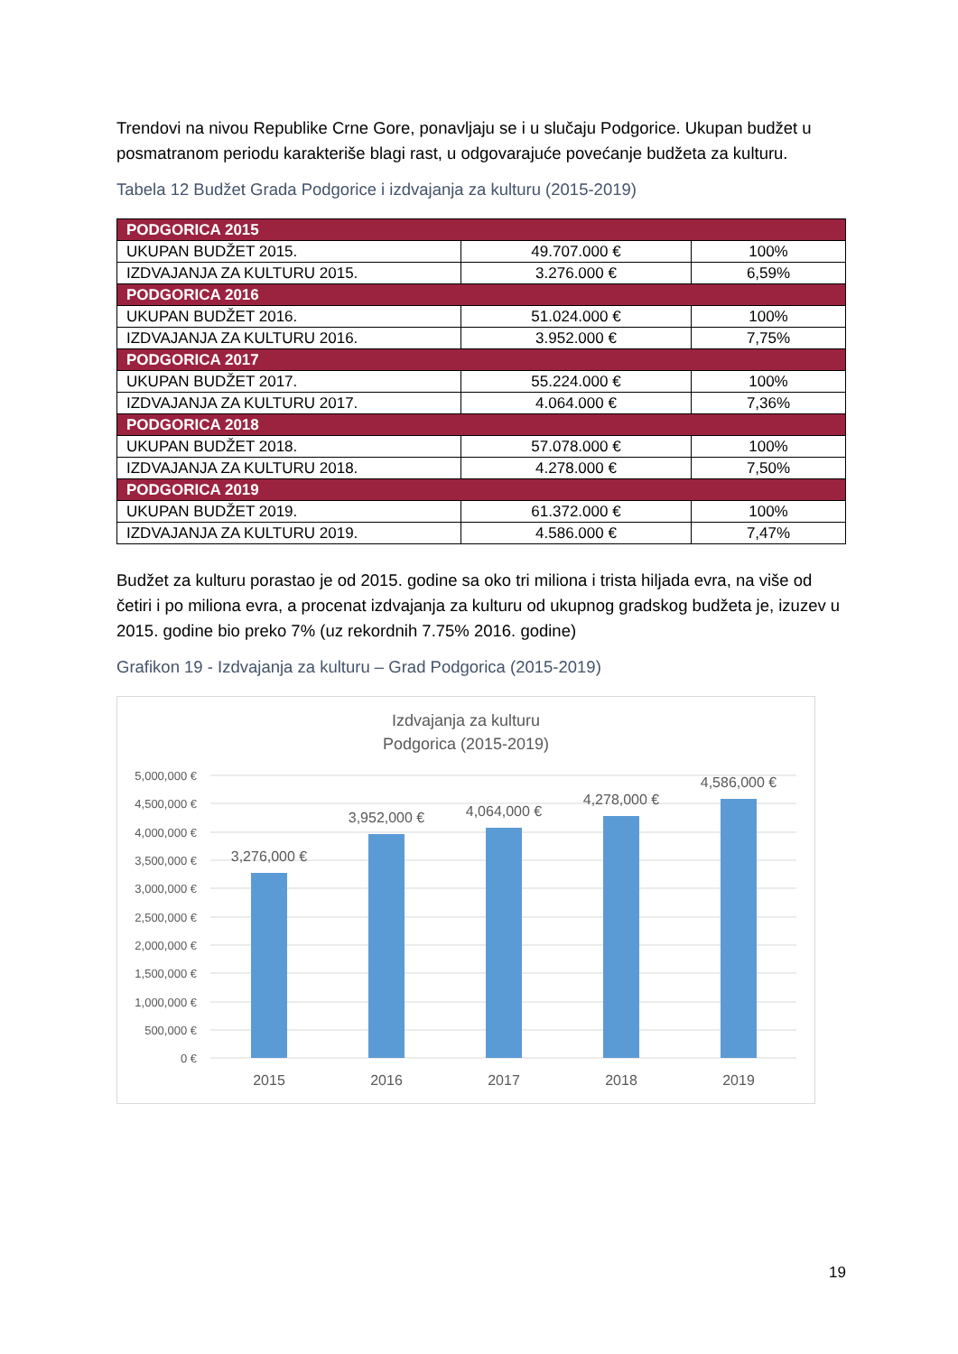Trendovi na nivou Republike Crne Gore, ponavljaju se i u slučaju Podgorice. Ukupan budžet u posmatranom periodu karakteriše blagi rast, u odgovarajuće povećanje budžeta za kulturu.
Tabela 12 Budžet Grada Podgorice i izdvajanja za kulturu (2015-2019)
| PODGORICA 2015 | | |
| UKUPAN BUDŽET 2015. | 49.707.000 € | 100% |
| IZDVAJANJA ZA KULTURU 2015. | 3.276.000 € | 6,59% |
| PODGORICA 2016 | | |
| UKUPAN BUDŽET 2016. | 51.024.000 € | 100% |
| IZDVAJANJA ZA KULTURU 2016. | 3.952.000 € | 7,75% |
| PODGORICA 2017 | | |
| UKUPAN BUDŽET 2017. | 55.224.000 € | 100% |
| IZDVAJANJA ZA KULTURU 2017. | 4.064.000 € | 7,36% |
| PODGORICA 2018 | | |
| UKUPAN BUDŽET 2018. | 57.078.000 € | 100% |
| IZDVAJANJA ZA KULTURU 2018. | 4.278.000 € | 7,50% |
| PODGORICA 2019 | | |
| UKUPAN BUDŽET 2019. | 61.372.000 € | 100% |
| IZDVAJANJA ZA KULTURU 2019. | 4.586.000 € | 7,47% |
Budžet za kulturu porastao je od 2015. godine sa oko tri miliona i trista hiljada evra, na više od četiri i po miliona evra, a procenat izdvajanja za kulturu od ukupnog gradskog budžeta je, izuzev u 2015. godine bio preko 7% (uz rekordnih 7.75% 2016. godine)
Grafikon 19 - Izdvajanja za kulturu – Grad Podgorica (2015-2019)
Izdvajanja za kulturu
Podgorica (2015-2019)
5,000,000 €
4,500,000 €
4,000,000 €
3,500,000 €
3,000,000 €
2,500,000 €
2,000,000 €
1,500,000 €
1,000,000 €
500,000 €
0 €
3,276,000 €
3,952,000 €
4,064,000 €
4,278,000 €
4,586,000 €
2015
2016
2017
2018
2019
19